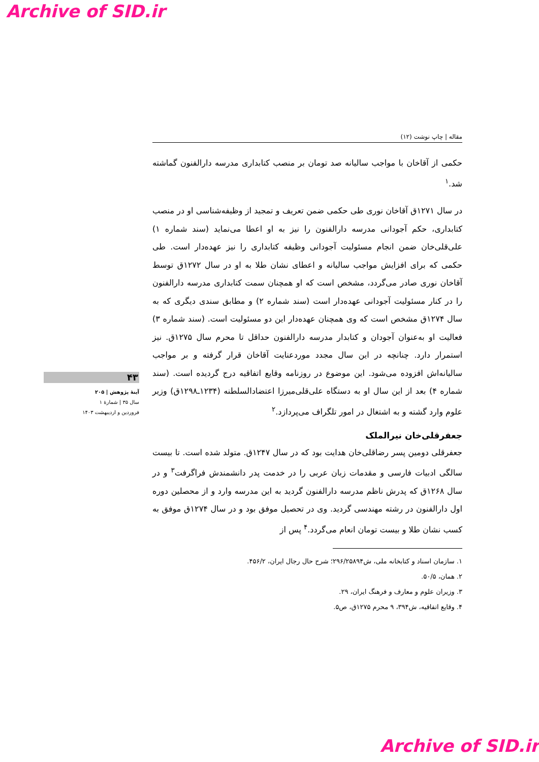Archive of SID.ir
۴۳
آینۀ پژوهش | ۲۰۵
سال ۳۵ | شمارۀ ۱
فروردین و اردیبهشت ۱۴۰۳
مقاله | چاپ نوشت (۱۲)
حکمی از آقاخان با مواجب سالیانه صد تومان بر منصب کتابداری مدرسه دارالفنون گماشته شد.<sup>۱</sup>
در سال ۱۲۷۱ق آقاخان نوری طی حکمی ضمن تعریف و تمجید از وظیفه‌شناسی او در منصب کتابداری، حکم آجودانی مدرسه دارالفنون را نیز به او اعطا می‌نماید (سند شماره ۱) علی‌قلی‌خان ضمن انجام مسئولیت آجودانی وظیفه کتابداری را نیز عهده‌دار است. طی حکمی که برای افزایش مواجب سالیانه و اعطای نشان طلا به او در سال ۱۲۷۲ق توسط آقاخان نوری صادر می‌گردد، مشخص است که او همچنان سمت کتابداری مدرسه دارالفنون را در کنار مسئولیت آجودانی عهده‌دار است (سند شماره ۲) و مطابق سندی دیگری که به سال ۱۲۷۴ق مشخص است که وی همچنان عهده‌دار این دو مسئولیت است. (سند شماره ۳) فعالیت او به‌عنوان آجودان و کتابدار مدرسه دارالفنون حداقل تا محرم سال ۱۲۷۵ق. نیز استمرار دارد. چنانچه در این سال مجدد موردعنایت آقاخان قرار گرفته و بر مواجب سالیانه‌اش افزوده می‌شود. این موضوع در روزنامه وقایع اتفاقیه درج گردیده است. (سند شماره ۴) بعد از این سال او به دستگاه علی‌قلی‌میرزا اعتضادالسلطنه (۱۲۳۴ـ۱۲۹۸ق) وزیر علوم وارد گشته و به اشتغال در امور تلگراف می‌پردازد.<sup>۲</sup>
جعفرقلی‌خان نیرالملک
جعفرقلی دومین پسر رضاقلی‌خان هدایت بود که در سال ۱۲۴۷ق. متولد شده است. تا بیست سالگی ادبیات فارسی و مقدمات زبان عربی را در خدمت پدر دانشمندش فراگرفت<sup>۳</sup> و در سال ۱۲۶۸ق که پدرش ناظم مدرسه دارالفنون گردید به این مدرسه وارد و از محصلین دوره اول دارالفنون در رشته مهندسی گردید. وی در تحصیل موفق بود و در سال ۱۲۷۴ق موفق به کسب نشان طلا و بیست تومان انعام می‌گردد.<sup>۴</sup> پس از
۱. سازمان اسناد و کتابخانه ملی، ش۲۹۶/۲۵۸۹۴؛ شرح حال رجال ایران، ۴۵۶/۲.
۲. همان، ۵۰/۵.
۳. وزیران علوم و معارف و فرهنگ ایران، ۲۹.
۴. وقایع اتفاقیه، ش۳۹۴، ۹ محرم ۱۲۷۵ق، ص۵.
Archive of SID.ir